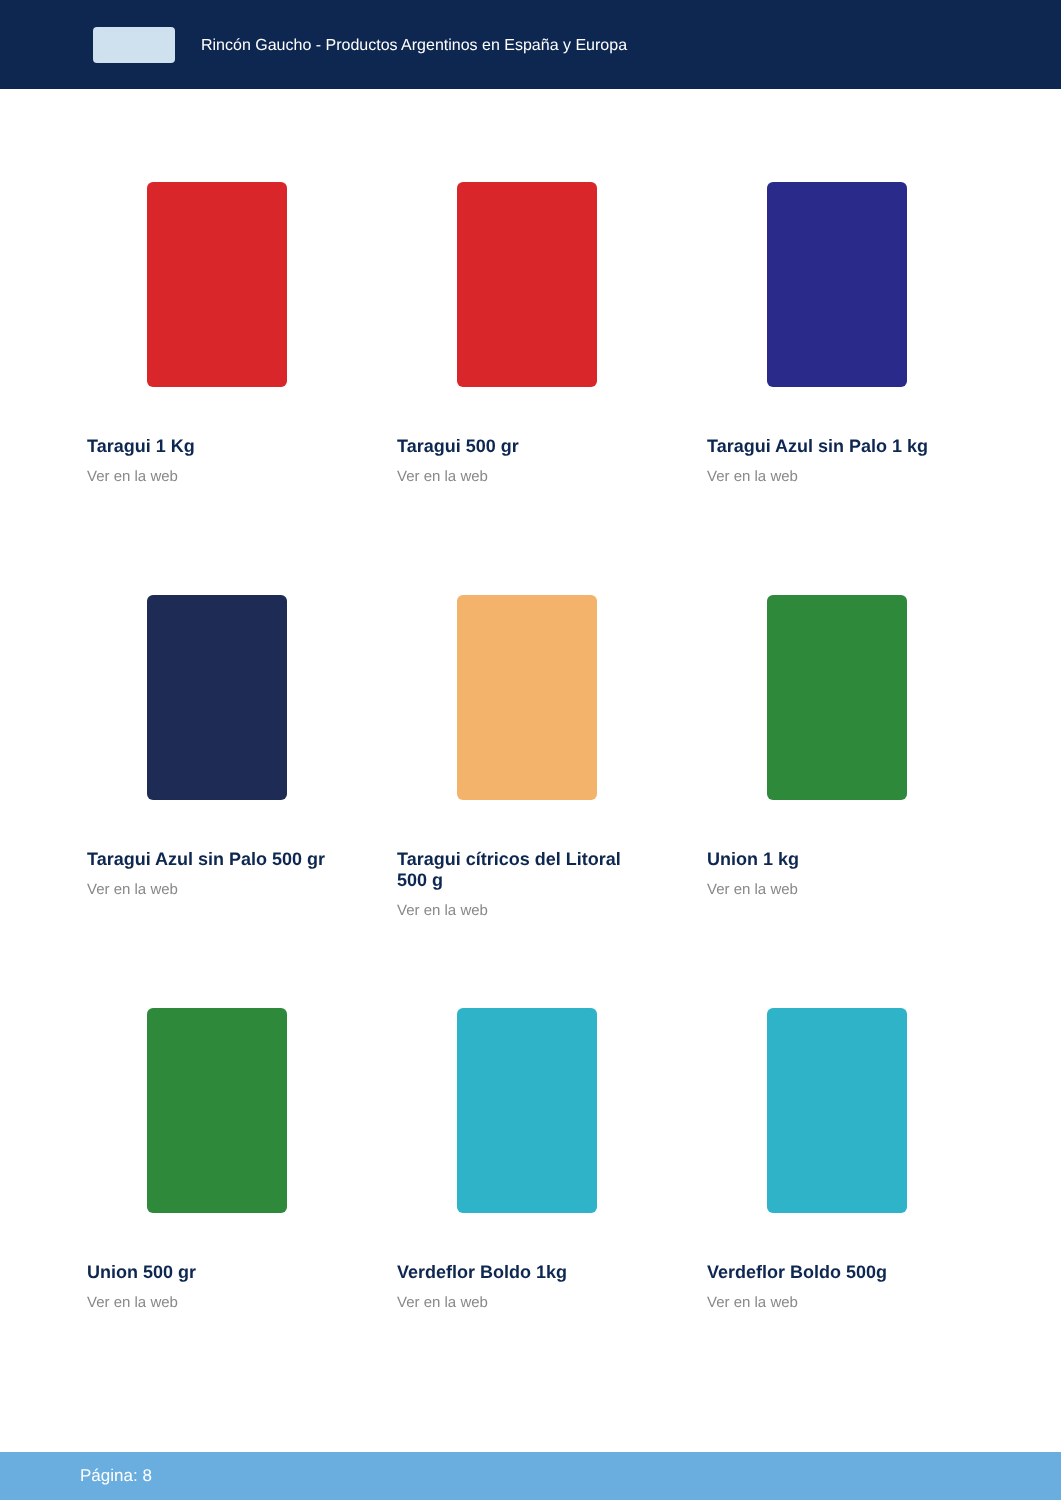Rincón Gaucho - Productos Argentinos en España y Europa
Taragui 1 Kg
Ver en la web
Taragui 500 gr
Ver en la web
Taragui Azul sin Palo 1 kg
Ver en la web
Taragui Azul sin Palo 500 gr
Ver en la web
Taragui cítricos del Litoral 500 g
Ver en la web
Union 1 kg
Ver en la web
Union 500 gr
Ver en la web
Verdeflor Boldo 1kg
Ver en la web
Verdeflor Boldo 500g
Ver en la web
Página: 8